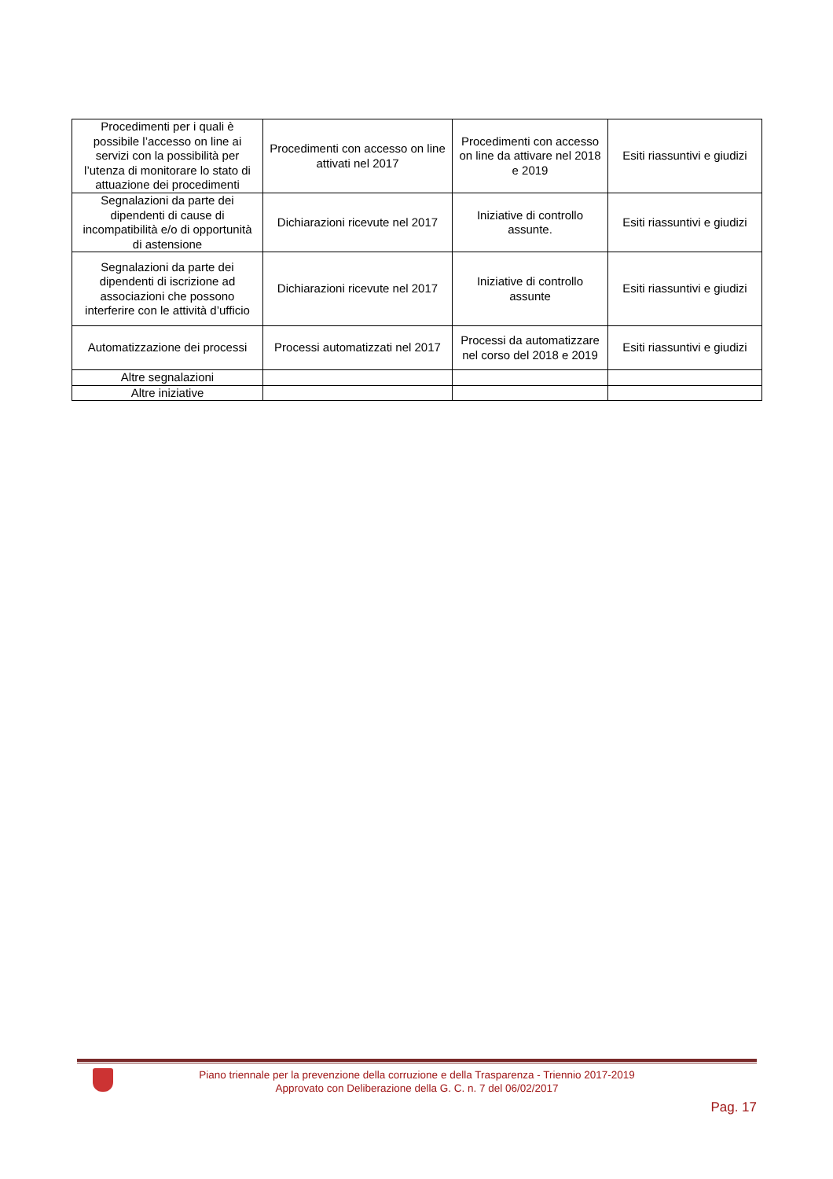| Procedimenti per i quali è possibile l’accesso on line ai servizi con la possibilità per l’utenza di monitorare lo stato di attuazione dei procedimenti | Procedimenti con accesso on line attivati nel 2017 | Procedimenti con accesso on line da attivare nel 2018 e 2019 | Esiti riassuntivi e giudizi |
| Segnalazioni da parte dei dipendenti di cause di incompatibilità e/o di opportunità di astensione | Dichiarazioni ricevute nel 2017 | Iniziative di controllo assunte. | Esiti riassuntivi e giudizi |
| Segnalazioni da parte dei dipendenti di iscrizione ad associazioni che possono interferire con le attività d’ufficio | Dichiarazioni ricevute nel 2017 | Iniziative di controllo assunte | Esiti riassuntivi e giudizi |
| Automatizzazione dei processi | Processi automatizzati nel 2017 | Processi da automatizzare nel corso del 2018 e 2019 | Esiti riassuntivi e giudizi |
| Altre segnalazioni | | | |
| Altre iniziative | | | |
Piano triennale per la prevenzione della corruzione e della Trasparenza - Triennio 2017-2019
Approvato con Deliberazione della G. C. n. 7 del 06/02/2017
Pag. 17